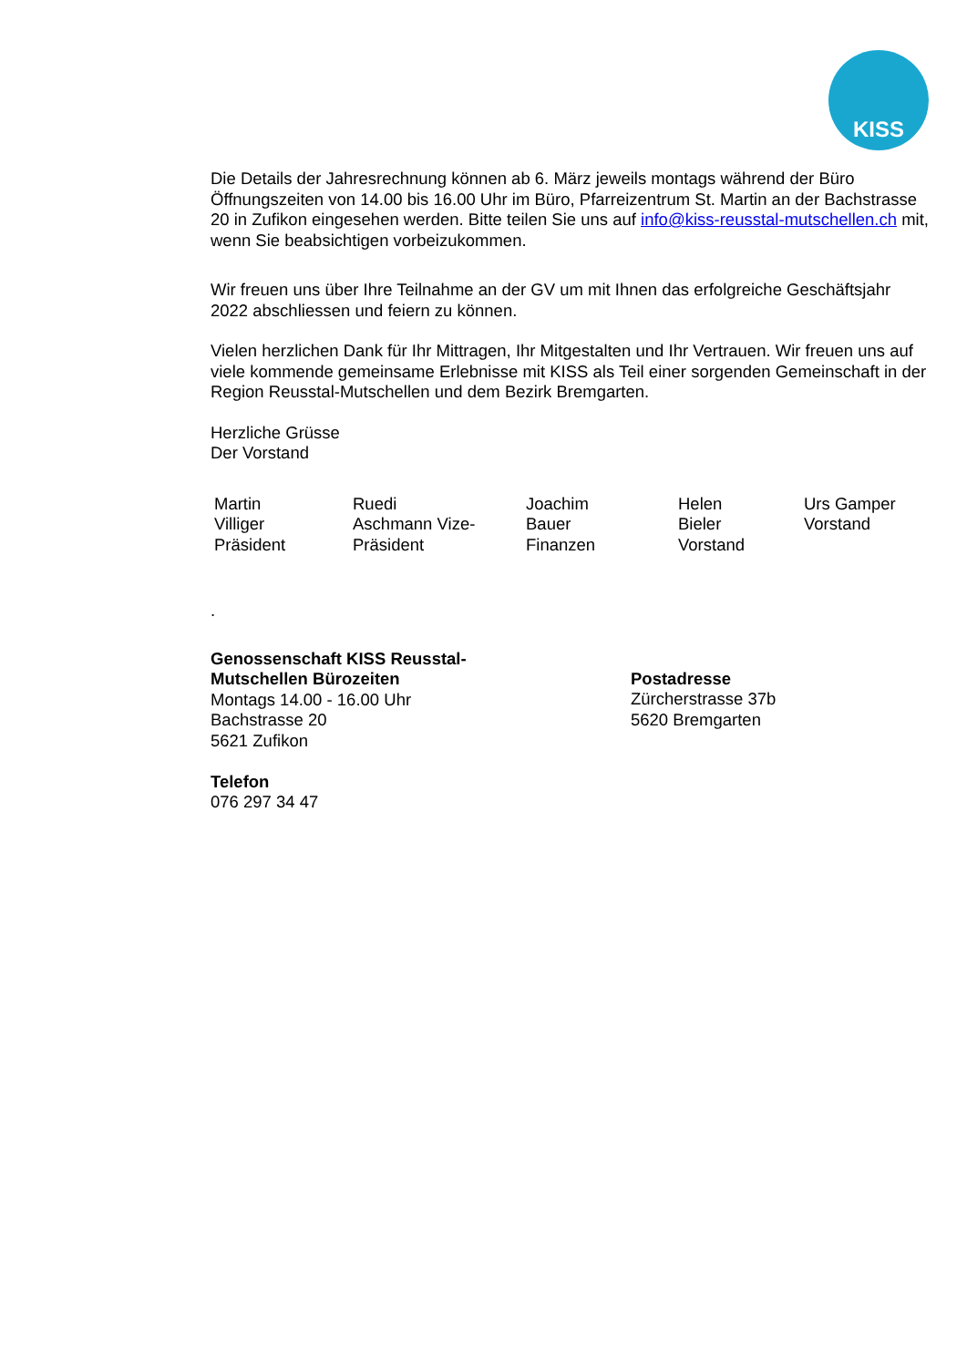KISS
Die Details der Jahresrechnung können ab 6. März jeweils montags während der Büro Öffnungszeiten von 14.00 bis 16.00 Uhr im Büro, Pfarreizentrum St. Martin an der Bachstrasse 20 in Zufikon eingesehen werden. Bitte teilen Sie uns auf info@kiss-reusstal-mutschellen.ch mit, wenn Sie beabsichtigen vorbeizukommen.
Wir freuen uns über Ihre Teilnahme an der GV um mit Ihnen das erfolgreiche Geschäftsjahr 2022 abschliessen und feiern zu können.
Vielen herzlichen Dank für Ihr Mittragen, Ihr Mitgestalten und Ihr Vertrauen. Wir freuen uns auf viele kommende gemeinsame Erlebnisse mit KISS als Teil einer sorgenden Gemeinschaft in der Region Reusstal-Mutschellen und dem Bezirk Bremgarten.
Herzliche Grüsse
Der Vorstand
Martin
Villiger
Präsident
Ruedi
Aschmann Vize-
Präsident
Joachim
Bauer
Finanzen
Helen
Bieler
Vorstand
Urs Gamper
Vorstand
.
Genossenschaft KISS Reusstal-
Mutschellen Bürozeiten
Montags 14.00 - 16.00 Uhr
Bachstrasse 20
5621 Zufikon
Telefon
076 297 34 47
Postadresse
Zürcherstrasse 37b
5620 Bremgarten